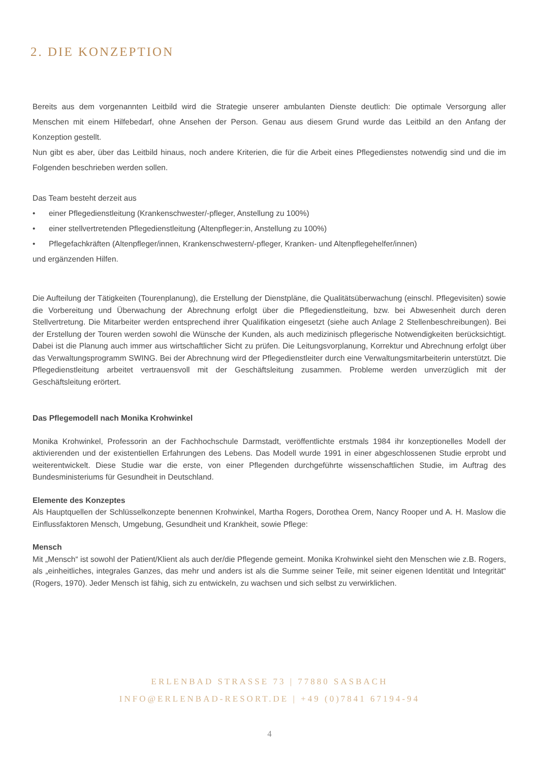2. DIE KONZEPTION
Bereits aus dem vorgenannten Leitbild wird die Strategie unserer ambulanten Dienste deutlich: Die optimale Versorgung aller Menschen mit einem Hilfebedarf, ohne Ansehen der Person. Genau aus diesem Grund wurde das Leitbild an den Anfang der Konzeption gestellt.
Nun gibt es aber, über das Leitbild hinaus, noch andere Kriterien, die für die Arbeit eines Pflegedienstes notwendig sind und die im Folgenden beschrieben werden sollen.
Das Team besteht derzeit aus
• einer Pflegedienstleitung (Krankenschwester/-pfleger, Anstellung zu 100%)
• einer stellvertretenden Pflegedienstleitung (Altenpfleger:in, Anstellung zu 100%)
• Pflegefachkräften (Altenpfleger/innen, Krankenschwestern/-pfleger, Kranken- und Altenpflegehelfer/innen)
und ergänzenden Hilfen.
Die Aufteilung der Tätigkeiten (Tourenplanung), die Erstellung der Dienstpläne, die Qualitätsüberwachung (einschl. Pflegevisiten) sowie die Vorbereitung und Überwachung der Abrechnung erfolgt über die Pflegedienstleitung, bzw. bei Abwesenheit durch deren Stellvertretung. Die Mitarbeiter werden entsprechend ihrer Qualifikation eingesetzt (siehe auch Anlage 2 Stellenbeschreibungen). Bei der Erstellung der Touren werden sowohl die Wünsche der Kunden, als auch medizinisch pflegerische Notwendigkeiten berücksichtigt. Dabei ist die Planung auch immer aus wirtschaftlicher Sicht zu prüfen. Die Leitungsvorplanung, Korrektur und Abrechnung erfolgt über das Verwaltungsprogramm SWING. Bei der Abrechnung wird der Pflegedienstleiter durch eine Verwaltungsmitarbeiterin unterstützt. Die Pflegedienstleitung arbeitet vertrauensvoll mit der Geschäftsleitung zusammen. Probleme werden unverzüglich mit der Geschäftsleitung erörtert.
Das Pflegemodell nach Monika Krohwinkel
Monika Krohwinkel, Professorin an der Fachhochschule Darmstadt, veröffentlichte erstmals 1984 ihr konzeptionelles Modell der aktivierenden und der existentiellen Erfahrungen des Lebens. Das Modell wurde 1991 in einer abgeschlossenen Studie erprobt und weiterentwickelt. Diese Studie war die erste, von einer Pflegenden durchgeführte wissenschaftlichen Studie, im Auftrag des Bundesministeriums für Gesundheit in Deutschland.
Elemente des Konzeptes
Als Hauptquellen der Schlüsselkonzepte benennen Krohwinkel, Martha Rogers, Dorothea Orem, Nancy Rooper und A. H. Maslow die Einflussfaktoren Mensch, Umgebung, Gesundheit und Krankheit, sowie Pflege:
Mensch
Mit „Mensch“ ist sowohl der Patient/Klient als auch der/die Pflegende gemeint. Monika Krohwinkel sieht den Menschen wie z.B. Rogers, als „einheitliches, integrales Ganzes, das mehr und anders ist als die Summe seiner Teile, mit seiner eigenen Identität und Integrität“ (Rogers, 1970). Jeder Mensch ist fähig, sich zu entwickeln, zu wachsen und sich selbst zu verwirklichen.
ERLENBAD STRASSE 73 | 77880 SASBACH
INFO@ERLENBAD-RESORT.DE | +49 (0)7841 67194-94
4